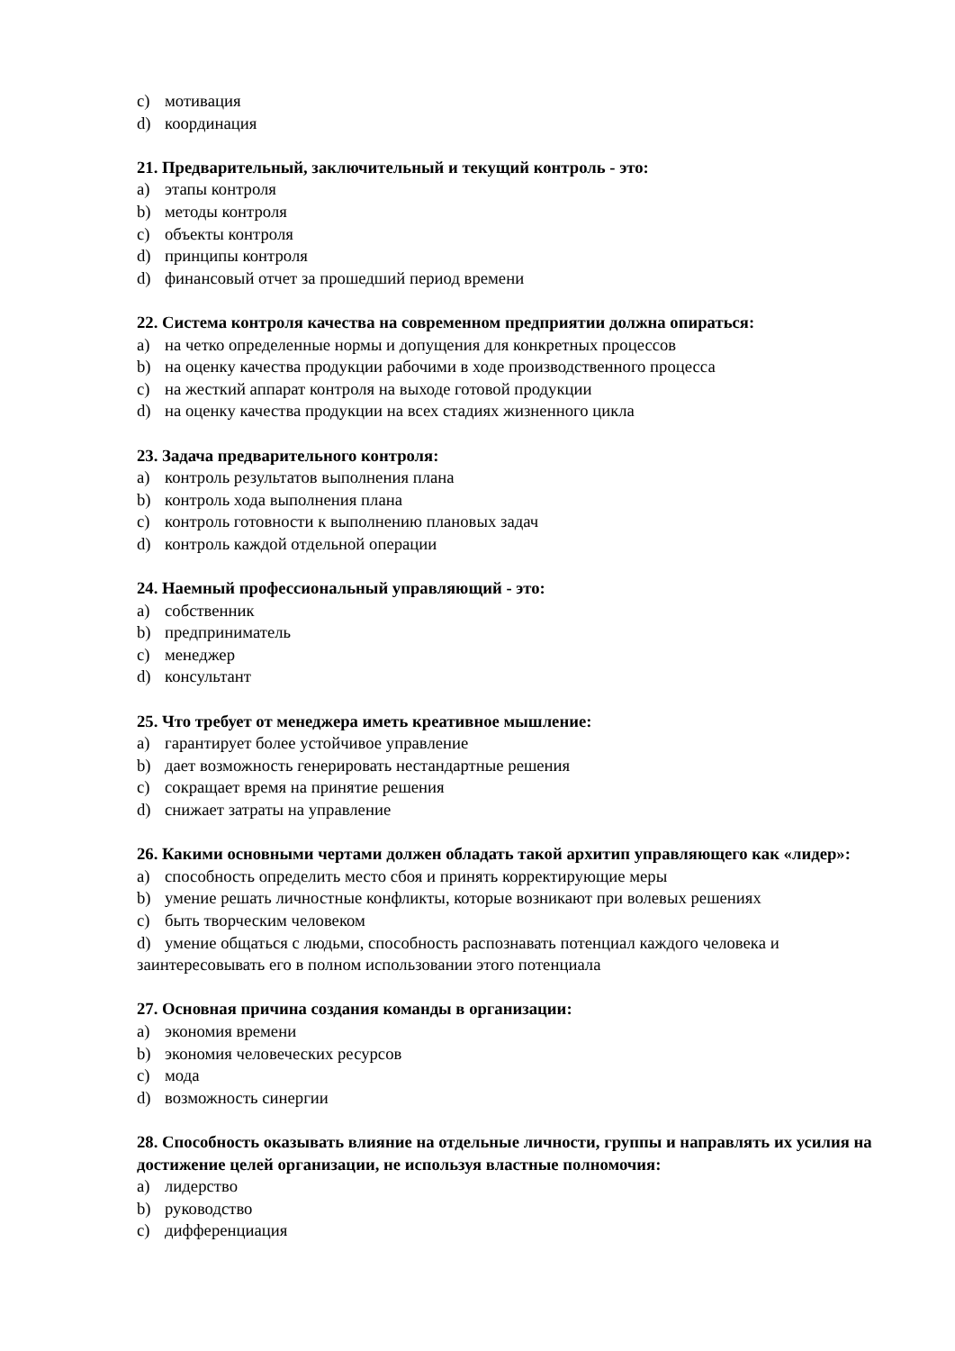c) мотивация
d) координация
21. Предварительный, заключительный и текущий контроль - это:
a) этапы контроля
b) методы контроля
c) объекты контроля
d) принципы контроля
d) финансовый отчет за прошедший период времени
22. Система контроля качества на современном предприятии должна опираться:
a) на четко определенные нормы и допущения для конкретных процессов
b) на оценку качества продукции рабочими в ходе производственного процесса
c) на жесткий аппарат контроля на выходе готовой продукции
d) на оценку качества продукции на всех стадиях жизненного цикла
23. Задача предварительного контроля:
a) контроль результатов выполнения плана
b) контроль хода выполнения плана
c) контроль готовности к выполнению плановых задач
d) контроль каждой отдельной операции
24. Наемный профессиональный управляющий - это:
a) собственник
b) предприниматель
c) менеджер
d) консультант
25. Что требует от менеджера иметь креативное мышление:
a) гарантирует более устойчивое управление
b) дает возможность генерировать нестандартные решения
c) сокращает время на принятие решения
d) снижает затраты на управление
26. Какими основными чертами должен обладать такой архитип управляющего как «лидер»:
a) способность определить место сбоя и принять корректирующие меры
b) умение решать личностные конфликты, которые возникают при волевых решениях
c) быть творческим человеком
d) умение общаться с людьми, способность распознавать потенциал каждого человека и заинтересовывать его в полном использовании этого потенциала
27. Основная причина создания команды в организации:
a) экономия времени
b) экономия человеческих ресурсов
c) мода
d) возможность синергии
28. Способность оказывать влияние на отдельные личности, группы и направлять их усилия на достижение целей организации, не используя властные полномочия:
a) лидерство
b) руководство
c) дифференциация